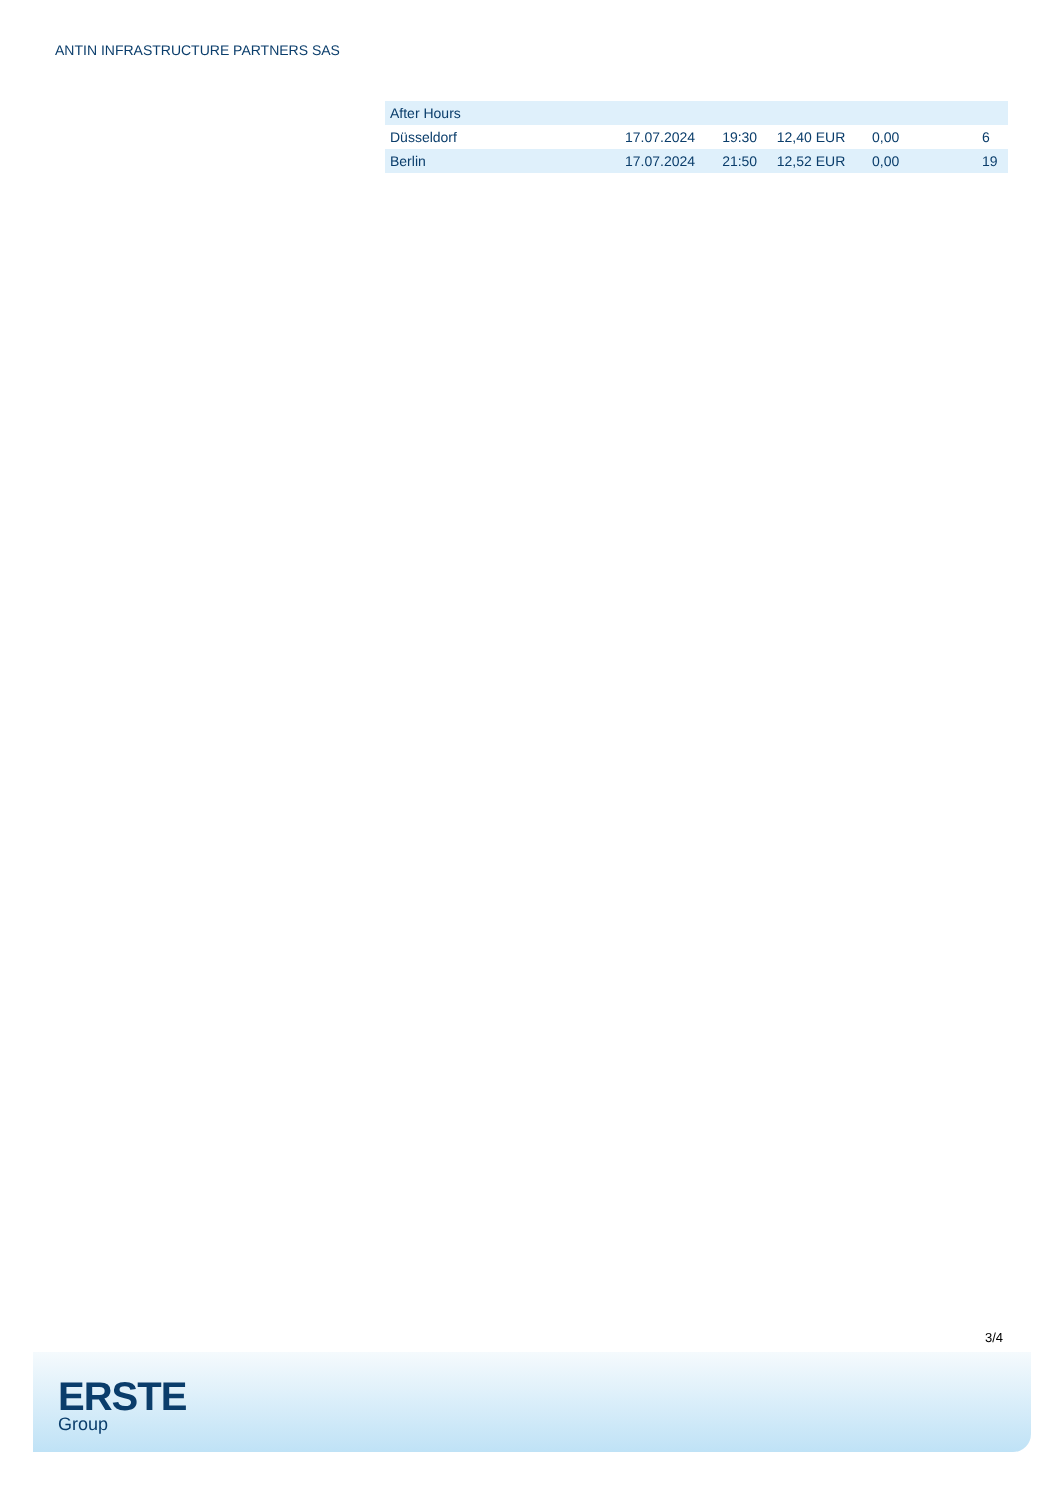ANTIN INFRASTRUCTURE PARTNERS SAS
| After Hours | | | | | |
| --- | --- | --- | --- | --- | --- |
| Düsseldorf | 17.07.2024 | 19:30 | 12,40 EUR | 0,00 | 6 |
| Berlin | 17.07.2024 | 21:50 | 12,52 EUR | 0,00 | 19 |
3/4
ERSTE
Group